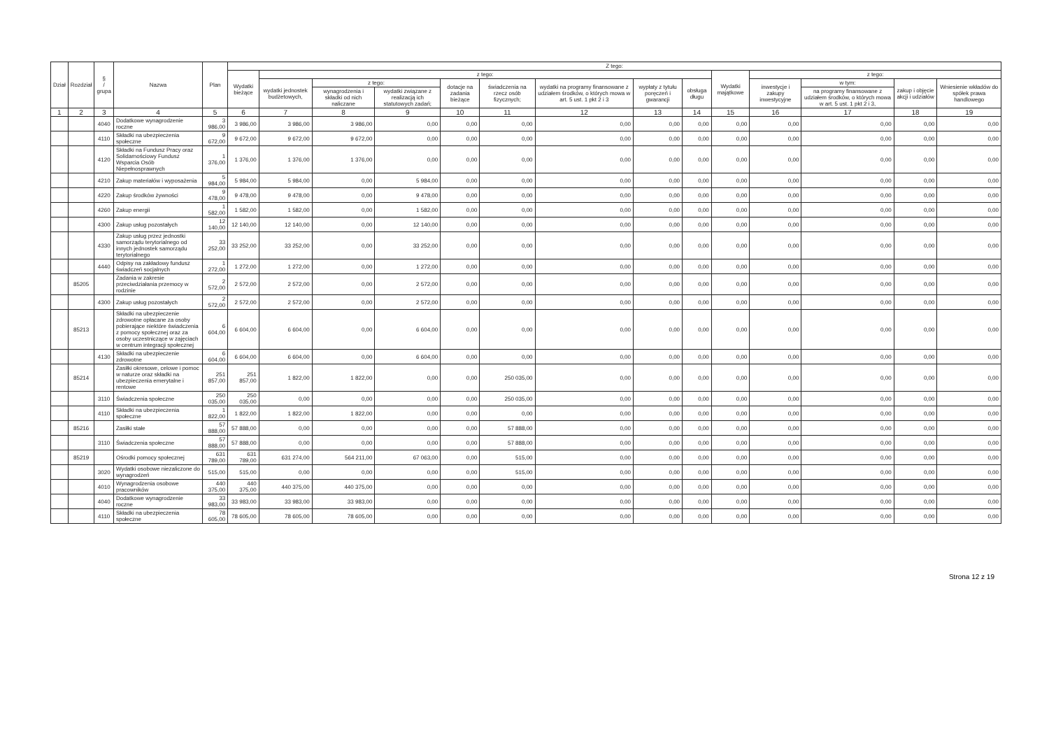| Dział | Rozdział | § / grupa | Nazwa | Plan | Z tego: | | | | | | | | | | | | | |
| --- | --- | --- | --- | --- | --- | --- | --- | --- | --- | --- | --- | --- | --- | --- | --- | --- | --- | --- |
| | | | | | Wydatki bieżące | z tego: | | | | | | | | Wydatki majątkowe | z tego: | | | |
| | | | | | | wydatki jednostek budżetowych, | z tego: | | dotacje na zadania bieżące | świadczenia na rzecz osób fizycznych; | wydatki na programy finansowane z udziałem środków, o których mowa w art. 5 ust. 1 pkt 2 i 3 | wypłaty z tytułu poręczeń i gwarancji | obsługa długu | | inwestycje i zakupy inwestycyjne | w tym: | zakup i objęcie akcji i udziałów | Wniesienie wkładów do spółek prawa handlowego |
| | | | | | | | wynagrodzenia i składki od nich naliczane | wydatki związane z realizacją ich statutowych zadań; | | | | | | | | na programy finansowane z udziałem środków, o których mowa w art. 5 ust. 1 pkt 2 i 3, | | |
| 1 | 2 | 3 | 4 | 5 | 6 | 7 | 8 | 9 | 10 | 11 | 12 | 13 | 14 | 15 | 16 | 17 | 18 | 19 |
| | | 4040 | Dodatkowe wynagrodzenie roczne | 3 986,00 | 3 986,00 | 3 986,00 | 3 986,00 | 0,00 | 0,00 | 0,00 | 0,00 | 0,00 | 0,00 | 0,00 | 0,00 | 0,00 | 0,00 | 0,00 |
| | | 4110 | Składki na ubezpieczenia społeczne | 9 672,00 | 9 672,00 | 9 672,00 | 9 672,00 | 0,00 | 0,00 | 0,00 | 0,00 | 0,00 | 0,00 | 0,00 | 0,00 | 0,00 | 0,00 | 0,00 |
| | | 4120 | Składki na Fundusz Pracy oraz Solidarnościowy Fundusz Wsparcia Osób Niepełnosprawnych | 1 376,00 | 1 376,00 | 1 376,00 | 1 376,00 | 0,00 | 0,00 | 0,00 | 0,00 | 0,00 | 0,00 | 0,00 | 0,00 | 0,00 | 0,00 | 0,00 |
| | | 4210 | Zakup materiałów i wyposażenia | 5 984,00 | 5 984,00 | 5 984,00 | 0,00 | 5 984,00 | 0,00 | 0,00 | 0,00 | 0,00 | 0,00 | 0,00 | 0,00 | 0,00 | 0,00 | 0,00 |
| | | 4220 | Zakup środków żywności | 9 478,00 | 9 478,00 | 9 478,00 | 0,00 | 9 478,00 | 0,00 | 0,00 | 0,00 | 0,00 | 0,00 | 0,00 | 0,00 | 0,00 | 0,00 | 0,00 |
| | | 4260 | Zakup energii | 1 582,00 | 1 582,00 | 1 582,00 | 0,00 | 1 582,00 | 0,00 | 0,00 | 0,00 | 0,00 | 0,00 | 0,00 | 0,00 | 0,00 | 0,00 | 0,00 |
| | | 4300 | Zakup usług pozostałych | 12 140,00 | 12 140,00 | 12 140,00 | 0,00 | 12 140,00 | 0,00 | 0,00 | 0,00 | 0,00 | 0,00 | 0,00 | 0,00 | 0,00 | 0,00 | 0,00 |
| | | 4330 | Zakup usług przez jednostki samorządu terytorialnego od innych jednostek samorządu terytorialnego | 33 252,00 | 33 252,00 | 33 252,00 | 0,00 | 33 252,00 | 0,00 | 0,00 | 0,00 | 0,00 | 0,00 | 0,00 | 0,00 | 0,00 | 0,00 | 0,00 |
| | | 4440 | Odpisy na zakładowy fundusz świadczeń socjalnych | 1 272,00 | 1 272,00 | 1 272,00 | 0,00 | 1 272,00 | 0,00 | 0,00 | 0,00 | 0,00 | 0,00 | 0,00 | 0,00 | 0,00 | 0,00 | 0,00 |
| | 85205 | | Zadania w zakresie przeciwdziałania przemocy w rodzinie | 2 572,00 | 2 572,00 | 2 572,00 | 0,00 | 2 572,00 | 0,00 | 0,00 | 0,00 | 0,00 | 0,00 | 0,00 | 0,00 | 0,00 | 0,00 | 0,00 |
| | | 4300 | Zakup usług pozostałych | 2 572,00 | 2 572,00 | 2 572,00 | 0,00 | 2 572,00 | 0,00 | 0,00 | 0,00 | 0,00 | 0,00 | 0,00 | 0,00 | 0,00 | 0,00 | 0,00 |
| | 85213 | | Składki na ubezpieczenie zdrowotne opłacane za osoby pobierające niektóre świadczenia z pomocy społecznej oraz za osoby uczestniczące w zajęciach w centrum integracji społecznej | 6 604,00 | 6 604,00 | 6 604,00 | 0,00 | 6 604,00 | 0,00 | 0,00 | 0,00 | 0,00 | 0,00 | 0,00 | 0,00 | 0,00 | 0,00 | 0,00 |
| | | 4130 | Składki na ubezpieczenie zdrowotne | 6 604,00 | 6 604,00 | 6 604,00 | 0,00 | 6 604,00 | 0,00 | 0,00 | 0,00 | 0,00 | 0,00 | 0,00 | 0,00 | 0,00 | 0,00 | 0,00 |
| | 85214 | | Zasiłki okresowe, celowe i pomoc w naturze oraz składki na ubezpieczenia emerytalne i rentowe | 251 857,00 | 251 857,00 | 1 822,00 | 1 822,00 | 0,00 | 0,00 | 250 035,00 | 0,00 | 0,00 | 0,00 | 0,00 | 0,00 | 0,00 | 0,00 | 0,00 |
| | | 3110 | Świadczenia społeczne | 250 035,00 | 250 035,00 | 0,00 | 0,00 | 0,00 | 0,00 | 250 035,00 | 0,00 | 0,00 | 0,00 | 0,00 | 0,00 | 0,00 | 0,00 | 0,00 |
| | | 4110 | Składki na ubezpieczenia społeczne | 1 822,00 | 1 822,00 | 1 822,00 | 1 822,00 | 0,00 | 0,00 | 0,00 | 0,00 | 0,00 | 0,00 | 0,00 | 0,00 | 0,00 | 0,00 | 0,00 |
| | 85216 | | Zasiłki stałe | 57 888,00 | 57 888,00 | 0,00 | 0,00 | 0,00 | 0,00 | 57 888,00 | 0,00 | 0,00 | 0,00 | 0,00 | 0,00 | 0,00 | 0,00 | 0,00 |
| | | 3110 | Świadczenia społeczne | 57 888,00 | 57 888,00 | 0,00 | 0,00 | 0,00 | 0,00 | 57 888,00 | 0,00 | 0,00 | 0,00 | 0,00 | 0,00 | 0,00 | 0,00 | 0,00 |
| | 85219 | | Ośrodki pomocy społecznej | 631 789,00 | 631 789,00 | 631 274,00 | 564 211,00 | 67 063,00 | 0,00 | 515,00 | 0,00 | 0,00 | 0,00 | 0,00 | 0,00 | 0,00 | 0,00 | 0,00 |
| | | 3020 | Wydatki osobowe niezaliczone do wynagrodzeń | 515,00 | 515,00 | 0,00 | 0,00 | 0,00 | 0,00 | 515,00 | 0,00 | 0,00 | 0,00 | 0,00 | 0,00 | 0,00 | 0,00 | 0,00 |
| | | 4010 | Wynagrodzenia osobowe pracowników | 440 375,00 | 440 375,00 | 440 375,00 | 440 375,00 | 0,00 | 0,00 | 0,00 | 0,00 | 0,00 | 0,00 | 0,00 | 0,00 | 0,00 | 0,00 | 0,00 |
| | | 4040 | Dodatkowe wynagrodzenie roczne | 33 983,00 | 33 983,00 | 33 983,00 | 33 983,00 | 0,00 | 0,00 | 0,00 | 0,00 | 0,00 | 0,00 | 0,00 | 0,00 | 0,00 | 0,00 | 0,00 |
| | | 4110 | Składki na ubezpieczenia społeczne | 78 605,00 | 78 605,00 | 78 605,00 | 78 605,00 | 0,00 | 0,00 | 0,00 | 0,00 | 0,00 | 0,00 | 0,00 | 0,00 | 0,00 | 0,00 | 0,00 |
Strona 12 z 19